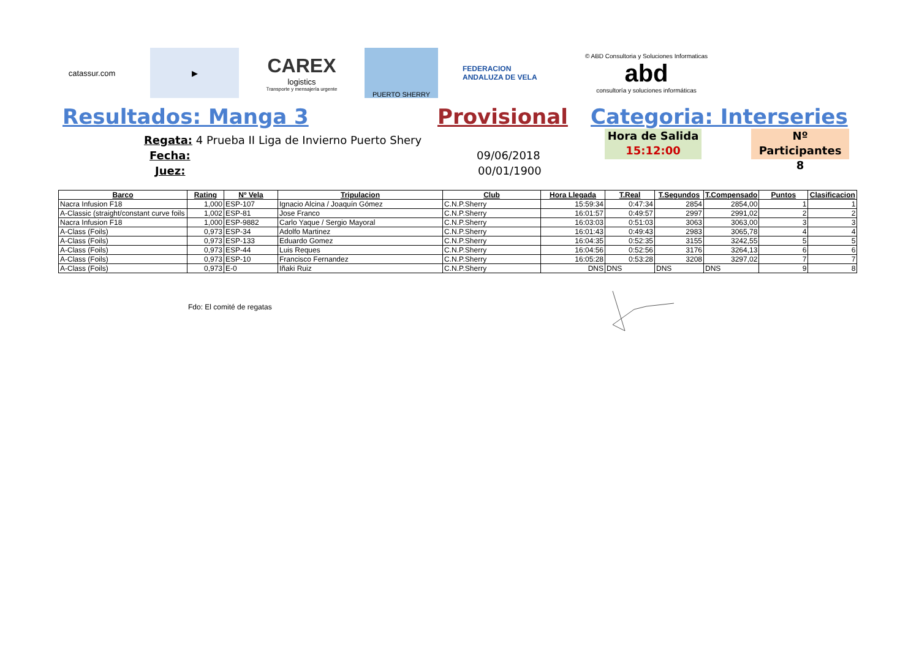catassur.com
▶
CAREX
logistics
Transporte y mensajería urgente
PUERTO SHERRY
FEDERACION ANDALUZA DE VELA
© ABD Consultoria y Soluciones Informaticas
abd
consultoría y soluciones informáticas
Resultados: Manga 3 Provisional Categoria: Interseries
Regata: 4 Prueba II Liga de Invierno Puerto Shery
Fecha:
Juez:
09/06/2018
00/01/1900
Hora de Salida
15:12:00
Nº Participantes
8
| Barco | Rating | Nº Vela | Tripulacion | Club | Hora Llegada | T.Real | T.Segundos | T.Compensado | Puntos | Clasificacion |
| --- | --- | --- | --- | --- | --- | --- | --- | --- | --- | --- |
| Nacra Infusion F18 | 1,000 | ESP-107 | Ignacio Alcina / Joaquín Gómez | C.N.P.Sherry | 15:59:34 | 0:47:34 | 2854 | 2854,00 | 1 | 1 |
| A-Classic (straight/constant curve foils | 1,002 | ESP-81 | Jose Franco | C.N.P.Sherry | 16:01:57 | 0:49:57 | 2997 | 2991,02 | 2 | 2 |
| Nacra Infusion F18 | 1,000 | ESP-9882 | Carlo Yaque / Sergio Mayoral | C.N.P.Sherry | 16:03:03 | 0:51:03 | 3063 | 3063,00 | 3 | 3 |
| A-Class (Foils) | 0,973 | ESP-34 | Adolfo Martinez | C.N.P.Sherry | 16:01:43 | 0:49:43 | 2983 | 3065,78 | 4 | 4 |
| A-Class (Foils) | 0,973 | ESP-133 | Eduardo Gomez | C.N.P.Sherry | 16:04:35 | 0:52:35 | 3155 | 3242,55 | 5 | 5 |
| A-Class (Foils) | 0,973 | ESP-44 | Luis Reques | C.N.P.Sherry | 16:04:56 | 0:52:56 | 3176 | 3264,13 | 6 | 6 |
| A-Class (Foils) | 0,973 | ESP-10 | Francisco Fernandez | C.N.P.Sherry | 16:05:28 | 0:53:28 | 3208 | 3297,02 | 7 | 7 |
| A-Class (Foils) | 0,973 | E-0 | Iñaki Ruiz | C.N.P.Sherry | DNS | DNS | DNS | DNS | 9 | 8 |
Fdo: El comité de regatas